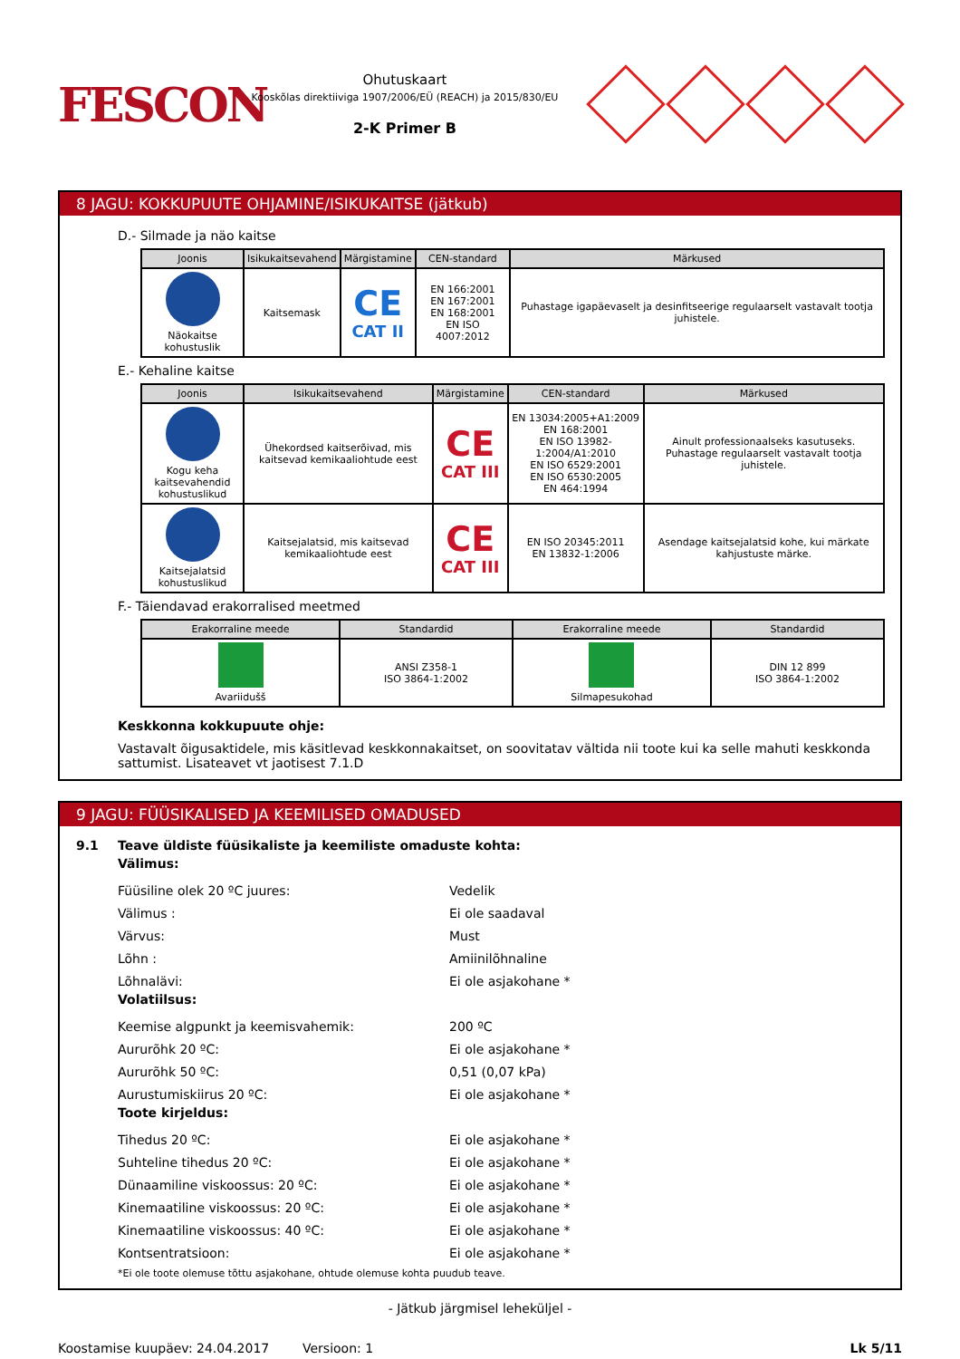FESCON
Ohutuskaart
Kooskõlas direktiiviga 1907/2006/EÜ (REACH) ja 2015/830/EU
2-K Primer B
8 JAGU: KOKKUPUUTE OHJAMINE/ISIKUKAITSE (jätkub)
D.- Silmade ja näo kaitse
| Joonis | Isikukaitsevahend | Märgistamine | CEN-standard | Märkused |
| --- | --- | --- | --- | --- |
| Näokaitse kohustuslik | Kaitsemask | CE CAT II | EN 166:2001 EN 167:2001 EN 168:2001 EN ISO 4007:2012 | Puhastage igapäevaselt ja desinfitseerige regulaarselt vastavalt tootja juhistele. |
E.- Kehaline kaitse
| Joonis | Isikukaitsevahend | Märgistamine | CEN-standard | Märkused |
| --- | --- | --- | --- | --- |
| Kogu keha kaitsevahendid kohustuslikud | Ühekordsed kaitserõivad, mis kaitsevad kemikaaliohtude eest | CE CAT III | EN 13034:2005+A1:2009 EN 168:2001 EN ISO 13982-1:2004/A1:2010 EN ISO 6529:2001 EN ISO 6530:2005 EN 464:1994 | Ainult professionaalseks kasutuseks. Puhastage regulaarselt vastavalt tootja juhistele. |
| Kaitsejalatsid kohustuslikud | Kaitsejalatsid, mis kaitsevad kemikaaliohtude eest | CE CAT III | EN ISO 20345:2011 EN 13832-1:2006 | Asendage kaitsejalatsid kohe, kui märkate kahjustuste märke. |
F.- Täiendavad erakorralised meetmed
| Erakorraline meede | Standardid | Erakorraline meede | Standardid |
| --- | --- | --- | --- |
| Avariidušš | ANSI Z358-1 ISO 3864-1:2002 | Silmapesukohad | DIN 12 899 ISO 3864-1:2002 |
Keskkonna kokkupuute ohje:
Vastavalt õigusaktidele, mis käsitlevad keskkonnakaitset, on soovitatav vältida nii toote kui ka selle mahuti keskkonda sattumist. Lisateavet vt jaotisest 7.1.D
9 JAGU: FÜÜSIKALISED JA KEEMILISED OMADUSED
9.1 Teave üldiste füüsikaliste ja keemiliste omaduste kohta:
Välimus:
Füüsiline olek 20 ºC juures: Vedelik
Välimus : Ei ole saadaval
Värvus: Must
Lõhn : Amiinilõhnaline
Lõhnalävi: Ei ole asjakohane *
Volatiilsus:
Keemise algpunkt ja keemisvahemik: 200 ºC
Aururõhk 20 ºC: Ei ole asjakohane *
Aururõhk 50 ºC: 0,51 (0,07 kPa)
Aurustumiskiirus 20 ºC: Ei ole asjakohane *
Toote kirjeldus:
Tihedus 20 ºC: Ei ole asjakohane *
Suhteline tihedus 20 ºC: Ei ole asjakohane *
Dünaamiline viskoossus: 20 ºC: Ei ole asjakohane *
Kinemaatiline viskoossus: 20 ºC: Ei ole asjakohane *
Kinemaatiline viskoossus: 40 ºC: Ei ole asjakohane *
Kontsentratsioon: Ei ole asjakohane *
*Ei ole toote olemuse tõttu asjakohane, ohtude olemuse kohta puudub teave.
- Jätkub järgmisel leheküljel -
Koostamise kuupäev: 24.04.2017 Versioon: 1 Lk 5/11